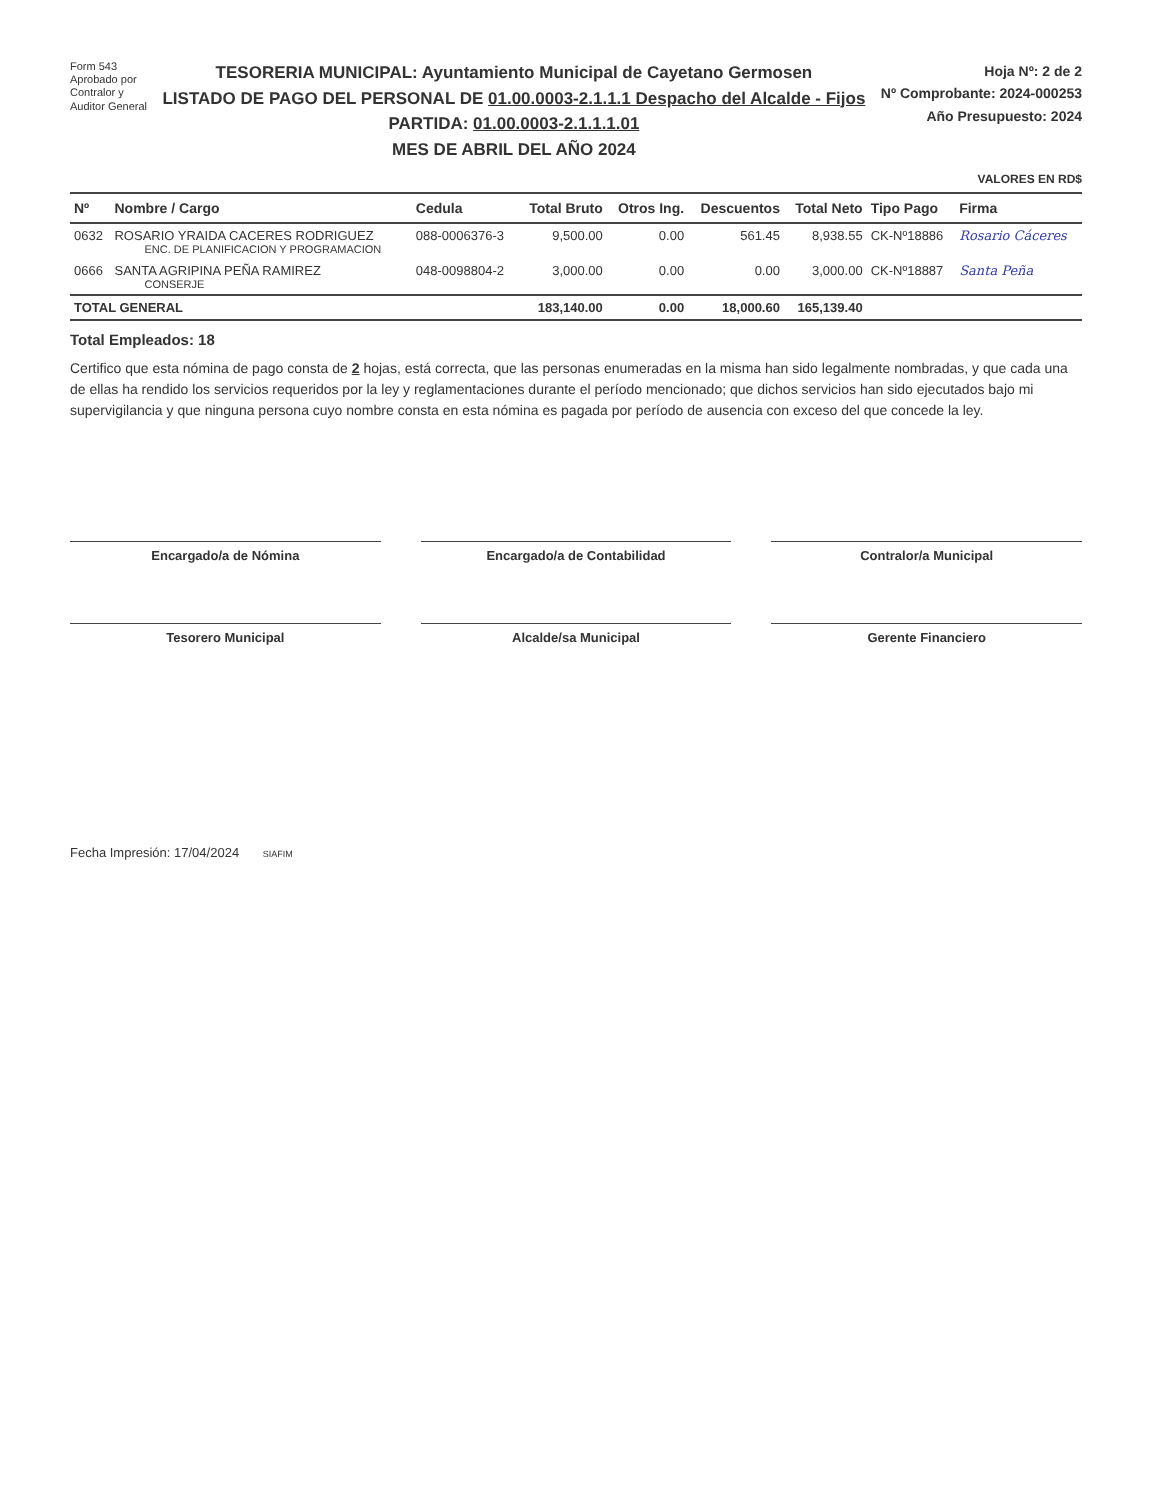Form 543
Aprobado por
Contralor y
Auditor General
TESORERIA MUNICIPAL: Ayuntamiento Municipal de Cayetano Germosen
LISTADO DE PAGO DEL PERSONAL DE 01.00.0003-2.1.1.1 Despacho del Alcalde - Fijos
PARTIDA: 01.00.0003-2.1.1.1.01
MES DE ABRIL DEL AÑO 2024
Hoja Nº: 2 de 2
Nº Comprobante: 2024-000253
Año Presupuesto: 2024
VALORES EN RD$
| Nº | Nombre / Cargo | Cedula | Total Bruto | Otros Ing. | Descuentos | Total Neto | Tipo Pago | Firma |
| --- | --- | --- | --- | --- | --- | --- | --- | --- |
| 0632 | ROSARIO YRAIDA CACERES RODRIGUEZ ENC. DE PLANIFICACION Y PROGRAMACION | 088-0006376-3 | 9,500.00 | 0.00 | 561.45 | 8,938.55 | CK-Nº18886 | Rosario Cáceres |
| 0666 | SANTA AGRIPINA PEÑA RAMIREZ CONSERJE | 048-0098804-2 | 3,000.00 | 0.00 | 0.00 | 3,000.00 | CK-Nº18887 | Santa Peña |
| TOTAL GENERAL | | | 183,140.00 | 0.00 | 18,000.60 | 165,139.40 | | |
Total Empleados: 18
Certifico que esta nómina de pago consta de 2 hojas, está correcta, que las personas enumeradas en la misma han sido legalmente nombradas, y que cada una de ellas ha rendido los servicios requeridos por la ley y reglamentaciones durante el período mencionado; que dichos servicios han sido ejecutados bajo mi supervigilancia y que ninguna persona cuyo nombre consta en esta nómina es pagada por período de ausencia con exceso del que concede la ley.
Encargado/a de Nómina
Encargado/a de Contabilidad
Contralor/a Municipal
Tesorero Municipal
Alcalde/sa Municipal
Gerente Financiero
Fecha Impresión: 17/04/2024 SIAFIM